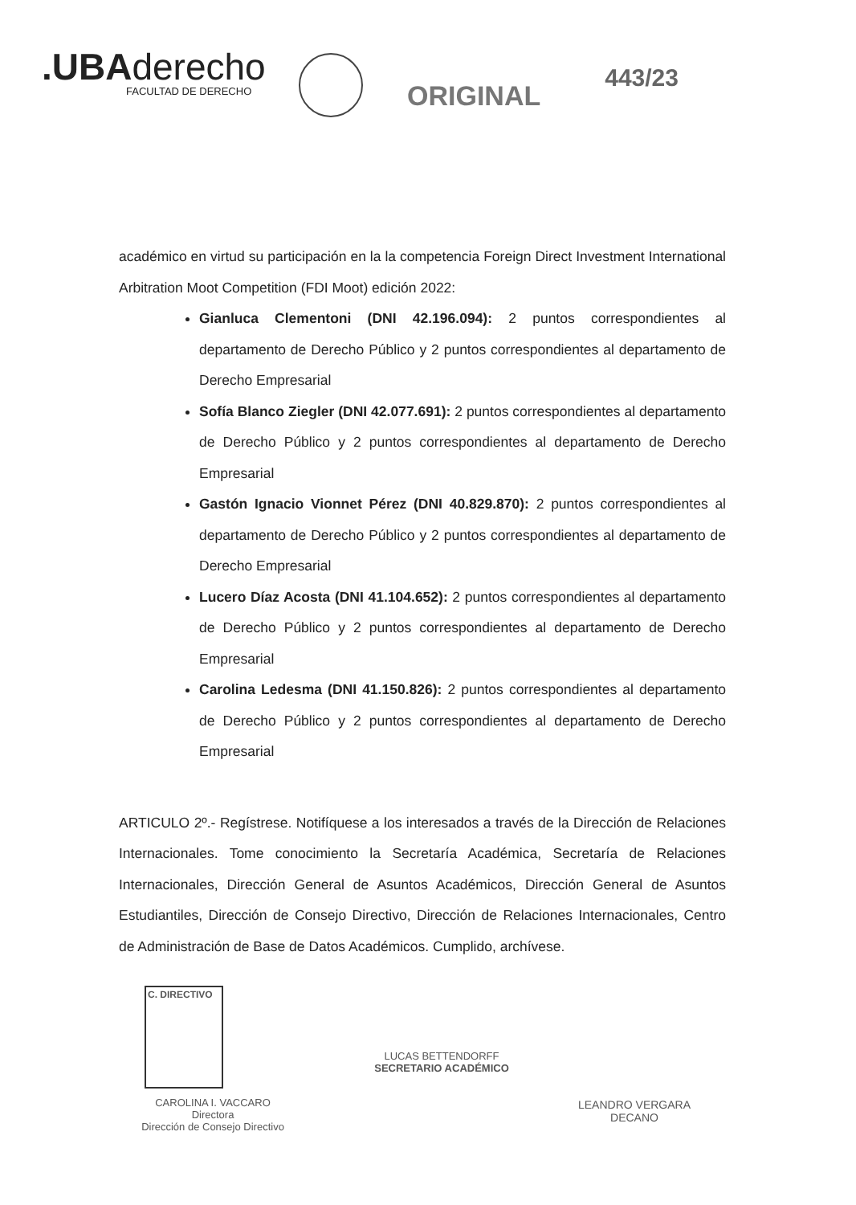.UBAderecho
FACULTAD DE DERECHO
ORIGINAL
443/23
académico en virtud su participación en la la competencia Foreign Direct Investment International Arbitration Moot Competition (FDI Moot) edición 2022:
Gianluca Clementoni (DNI 42.196.094): 2 puntos correspondientes al departamento de Derecho Público y 2 puntos correspondientes al departamento de Derecho Empresarial
Sofía Blanco Ziegler (DNI 42.077.691): 2 puntos correspondientes al departamento de Derecho Público y 2 puntos correspondientes al departamento de Derecho Empresarial
Gastón Ignacio Vionnet Pérez (DNI 40.829.870): 2 puntos correspondientes al departamento de Derecho Público y 2 puntos correspondientes al departamento de Derecho Empresarial
Lucero Díaz Acosta (DNI 41.104.652): 2 puntos correspondientes al departamento de Derecho Público y 2 puntos correspondientes al departamento de Derecho Empresarial
Carolina Ledesma (DNI 41.150.826): 2 puntos correspondientes al departamento de Derecho Público y 2 puntos correspondientes al departamento de Derecho Empresarial
ARTICULO 2º.- Regístrese. Notifíquese a los interesados a través de la Dirección de Relaciones Internacionales. Tome conocimiento la Secretaría Académica, Secretaría de Relaciones Internacionales, Dirección General de Asuntos Académicos, Dirección General de Asuntos Estudiantiles, Dirección de Consejo Directivo, Dirección de Relaciones Internacionales, Centro de Administración de Base de Datos Académicos. Cumplido, archívese.
C. DIRECTIVO
CAROLINA I. VACCARO
Directora
Dirección de Consejo Directivo
LUCAS BETTENDORFF
SECRETARIO ACADÉMICO
LEANDRO VERGARA
DECANO